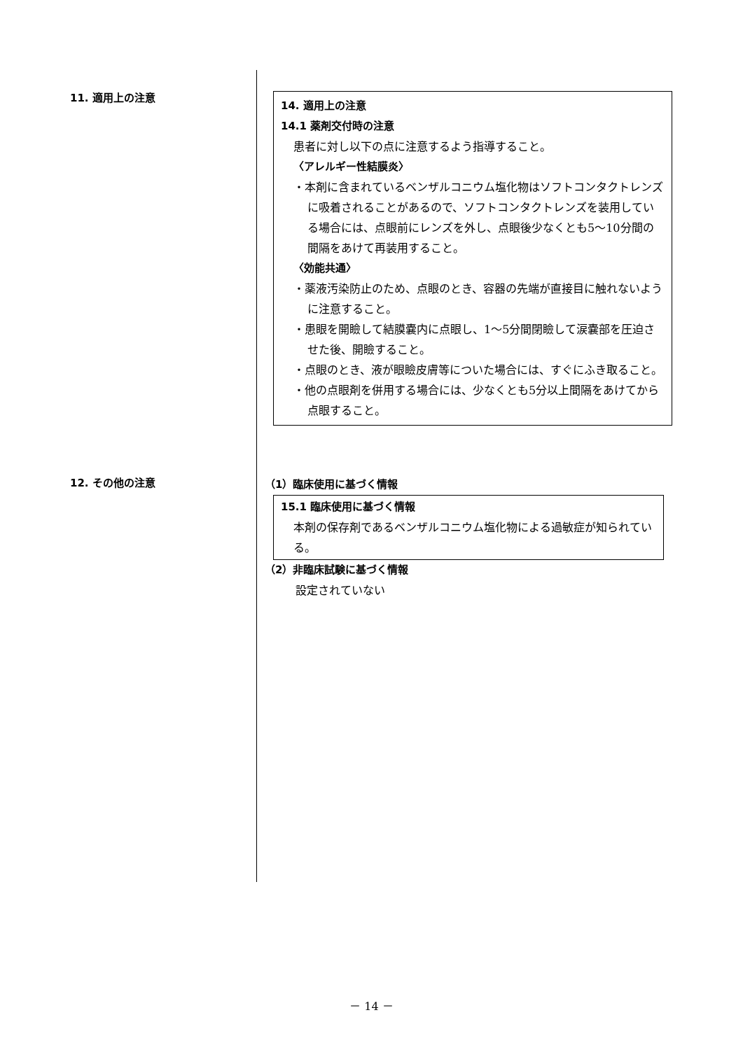11. 適用上の注意
14. 適用上の注意
14.1 薬剤交付時の注意
患者に対し以下の点に注意するよう指導すること。
〈アレルギー性結膜炎〉
・本剤に含まれているベンザルコニウム塩化物はソフトコンタクトレンズに吸着されることがあるので、ソフトコンタクトレンズを装用している場合には、点眼前にレンズを外し、点眼後少なくとも5～10分間の間隔をあけて再装用すること。
〈効能共通〉
・薬液汚染防止のため、点眼のとき、容器の先端が直接目に触れないように注意すること。
・患眼を開瞼して結膜嚢内に点眼し、1～5分間閉瞼して涙嚢部を圧迫させた後、開瞼すること。
・点眼のとき、液が眼瞼皮膚等についた場合には、すぐにふき取ること。
・他の点眼剤を併用する場合には、少なくとも5分以上間隔をあけてから点眼すること。
12. その他の注意
（1）臨床使用に基づく情報
15.1 臨床使用に基づく情報
本剤の保存剤であるベンザルコニウム塩化物による過敏症が知られている。
（2）非臨床試験に基づく情報
設定されていない
－ 14 －